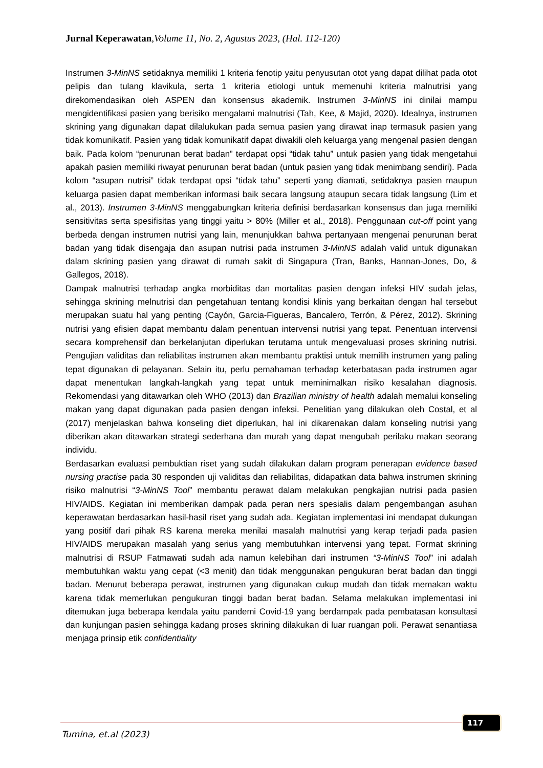Jurnal Keperawatan,Volume 11, No. 2, Agustus 2023, (Hal. 112-120)
Instrumen 3-MinNS setidaknya memiliki 1 kriteria fenotip yaitu penyusutan otot yang dapat dilihat pada otot pelipis dan tulang klavikula, serta 1 kriteria etiologi untuk memenuhi kriteria malnutrisi yang direkomendasikan oleh ASPEN dan konsensus akademik. Instrumen 3-MinNS ini dinilai mampu mengidentifikasi pasien yang berisiko mengalami malnutrisi (Tah, Kee, & Majid, 2020). Idealnya, instrumen skrining yang digunakan dapat dilalukukan pada semua pasien yang dirawat inap termasuk pasien yang tidak komunikatif. Pasien yang tidak komunikatif dapat diwakili oleh keluarga yang mengenal pasien dengan baik. Pada kolom “penurunan berat badan” terdapat opsi “tidak tahu” untuk pasien yang tidak mengetahui apakah pasien memiliki riwayat penurunan berat badan (untuk pasien yang tidak menimbang sendiri). Pada kolom “asupan nutrisi” tidak terdapat opsi “tidak tahu” seperti yang diamati, setidaknya pasien maupun keluarga pasien dapat memberikan informasi baik secara langsung ataupun secara tidak langsung (Lim et al., 2013). Instrumen 3-MinNS menggabungkan kriteria definisi berdasarkan konsensus dan juga memiliki sensitivitas serta spesifisitas yang tinggi yaitu > 80% (Miller et al., 2018). Penggunaan cut-off point yang berbeda dengan instrumen nutrisi yang lain, menunjukkan bahwa pertanyaan mengenai penurunan berat badan yang tidak disengaja dan asupan nutrisi pada instrumen 3-MinNS adalah valid untuk digunakan dalam skrining pasien yang dirawat di rumah sakit di Singapura (Tran, Banks, Hannan-Jones, Do, & Gallegos, 2018).
Dampak malnutrisi terhadap angka morbiditas dan mortalitas pasien dengan infeksi HIV sudah jelas, sehingga skrining melnutrisi dan pengetahuan tentang kondisi klinis yang berkaitan dengan hal tersebut merupakan suatu hal yang penting (Cayón, Garcia-Figueras, Bancalero, Terrón, & Pérez, 2012). Skrining nutrisi yang efisien dapat membantu dalam penentuan intervensi nutrisi yang tepat. Penentuan intervensi secara komprehensif dan berkelanjutan diperlukan terutama untuk mengevaluasi proses skrining nutrisi. Pengujian validitas dan reliabilitas instrumen akan membantu praktisi untuk memilih instrumen yang paling tepat digunakan di pelayanan. Selain itu, perlu pemahaman terhadap keterbatasan pada instrumen agar dapat menentukan langkah-langkah yang tepat untuk meminimalkan risiko kesalahan diagnosis. Rekomendasi yang ditawarkan oleh WHO (2013) dan Brazilian ministry of health adalah memalui konseling makan yang dapat digunakan pada pasien dengan infeksi. Penelitian yang dilakukan oleh Costal, et al (2017) menjelaskan bahwa konseling diet diperlukan, hal ini dikarenakan dalam konseling nutrisi yang diberikan akan ditawarkan strategi sederhana dan murah yang dapat mengubah perilaku makan seorang individu.
Berdasarkan evaluasi pembuktian riset yang sudah dilakukan dalam program penerapan evidence based nursing practise pada 30 responden uji validitas dan reliabilitas, didapatkan data bahwa instrumen skrining risiko malnutrisi “3-MinNS Tool” membantu perawat dalam melakukan pengkajian nutrisi pada pasien HIV/AIDS. Kegiatan ini memberikan dampak pada peran ners spesialis dalam pengembangan asuhan keperawatan berdasarkan hasil-hasil riset yang sudah ada. Kegiatan implementasi ini mendapat dukungan yang positif dari pihak RS karena mereka menilai masalah malnutrisi yang kerap terjadi pada pasien HIV/AIDS merupakan masalah yang serius yang membutuhkan intervensi yang tepat. Format skrining malnutrisi di RSUP Fatmawati sudah ada namun kelebihan dari instrumen “3-MinNS Tool” ini adalah membutuhkan waktu yang cepat (<3 menit) dan tidak menggunakan pengukuran berat badan dan tinggi badan. Menurut beberapa perawat, instrumen yang digunakan cukup mudah dan tidak memakan waktu karena tidak memerlukan pengukuran tinggi badan berat badan. Selama melakukan implementasi ini ditemukan juga beberapa kendala yaitu pandemi Covid-19 yang berdampak pada pembatasan konsultasi dan kunjungan pasien sehingga kadang proses skrining dilakukan di luar ruangan poli. Perawat senantiasa menjaga prinsip etik confidentiality
117
Tumina, et.al (2023)